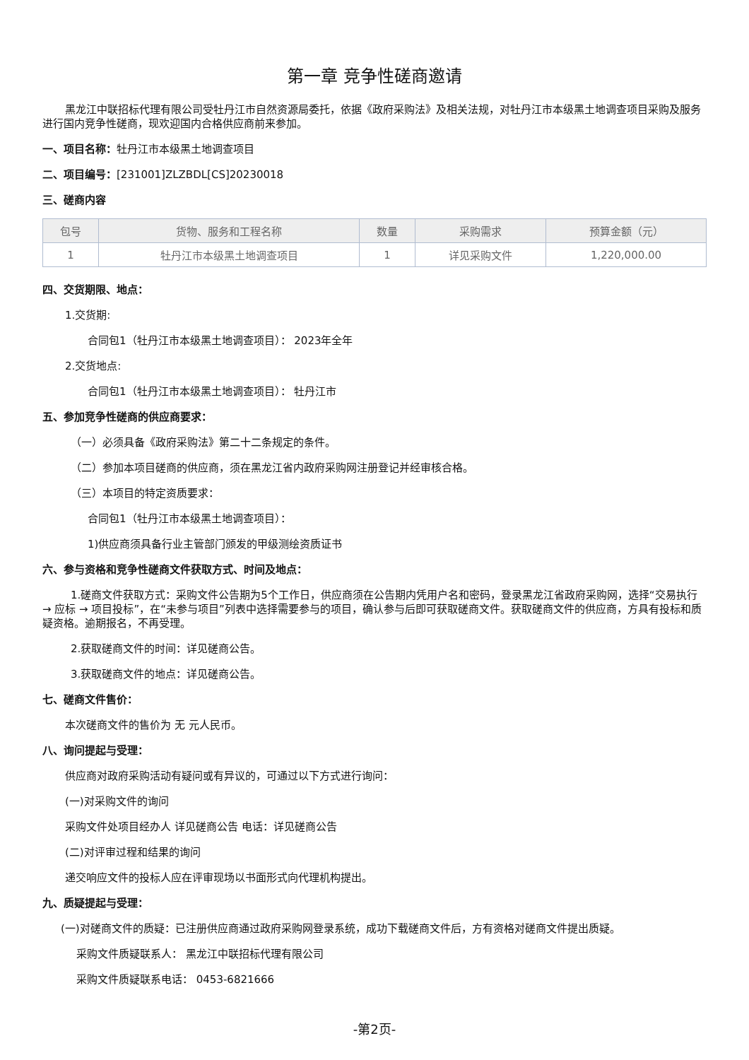第一章 竞争性磋商邀请
黑龙江中联招标代理有限公司受牡丹江市自然资源局委托，依据《政府采购法》及相关法规，对牡丹江市本级黑土地调查项目采购及服务进行国内竞争性磋商，现欢迎国内合格供应商前来参加。
一、项目名称：牡丹江市本级黑土地调查项目
二、项目编号：[231001]ZLZBDL[CS]20230018
三、磋商内容
| 包号 | 货物、服务和工程名称 | 数量 | 采购需求 | 预算金额（元） |
| --- | --- | --- | --- | --- |
| 1 | 牡丹江市本级黑土地调查项目 | 1 | 详见采购文件 | 1,220,000.00 |
四、交货期限、地点：
1.交货期:
合同包1（牡丹江市本级黑土地调查项目）： 2023年全年
2.交货地点:
合同包1（牡丹江市本级黑土地调查项目）： 牡丹江市
五、参加竞争性磋商的供应商要求：
（一）必须具备《政府采购法》第二十二条规定的条件。
（二）参加本项目磋商的供应商，须在黑龙江省内政府采购网注册登记并经审核合格。
（三）本项目的特定资质要求：
合同包1（牡丹江市本级黑土地调查项目）：
1)供应商须具备行业主管部门颁发的甲级测绘资质证书
六、参与资格和竞争性磋商文件获取方式、时间及地点：
1.磋商文件获取方式：采购文件公告期为5个工作日，供应商须在公告期内凭用户名和密码，登录黑龙江省政府采购网，选择“交易执行 → 应标 → 项目投标”，在“未参与项目”列表中选择需要参与的项目，确认参与后即可获取磋商文件。获取磋商文件的供应商，方具有投标和质疑资格。逾期报名，不再受理。
2.获取磋商文件的时间：详见磋商公告。
3.获取磋商文件的地点：详见磋商公告。
七、磋商文件售价：
本次磋商文件的售价为 无 元人民币。
八、询问提起与受理：
供应商对政府采购活动有疑问或有异议的，可通过以下方式进行询问：
(一)对采购文件的询问
采购文件处项目经办人 详见磋商公告 电话：详见磋商公告
(二)对评审过程和结果的询问
递交响应文件的投标人应在评审现场以书面形式向代理机构提出。
九、质疑提起与受理：
(一)对磋商文件的质疑：已注册供应商通过政府采购网登录系统，成功下载磋商文件后，方有资格对磋商文件提出质疑。
采购文件质疑联系人： 黑龙江中联招标代理有限公司
采购文件质疑联系电话： 0453-6821666
-第2页-